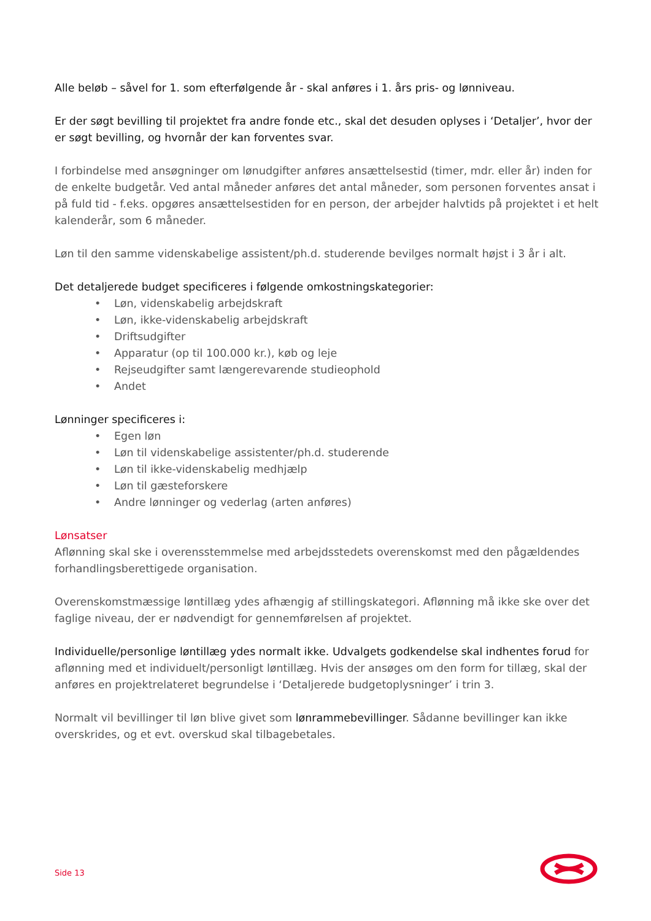Alle beløb – såvel for 1. som efterfølgende år - skal anføres i 1. års pris- og lønniveau.
Er der søgt bevilling til projektet fra andre fonde etc., skal det desuden oplyses i ‘Detaljer’, hvor der er søgt bevilling, og hvornår der kan forventes svar.
I forbindelse med ansøgninger om lønudgifter anføres ansættelsestid (timer, mdr. eller år) inden for de enkelte budgetår. Ved antal måneder anføres det antal måneder, som personen forventes ansat i på fuld tid - f.eks. opgøres ansættelsestiden for en person, der arbejder halvtids på projektet i et helt kalenderår, som 6 måneder.
Løn til den samme videnskabelige assistent/ph.d. studerende bevilges normalt højst i 3 år i alt.
Det detaljerede budget specificeres i følgende omkostningskategorier:
• Løn, videnskabelig arbejdskraft
• Løn, ikke-videnskabelig arbejdskraft
• Driftsudgifter
• Apparatur (op til 100.000 kr.), køb og leje
• Rejseudgifter samt længerevarende studieophold
• Andet
Lønninger specificeres i:
• Egen løn
• Løn til videnskabelige assistenter/ph.d. studerende
• Løn til ikke-videnskabelig medhjælp
• Løn til gæsteforskere
• Andre lønninger og vederlag (arten anføres)
Lønsatser
Aflønning skal ske i overensstemmelse med arbejdsstedets overenskomst med den pågældendes forhandlingsberettigede organisation.
Overenskomstmæssige løntillæg ydes afhængig af stillingskategori. Aflønning må ikke ske over det faglige niveau, der er nødvendigt for gennemførelsen af projektet.
Individuelle/personlige løntillæg ydes normalt ikke. Udvalgets godkendelse skal indhentes forud for aflønning med et individuelt/personligt løntillæg. Hvis der ansøges om den form for tillæg, skal der anføres en projektrelateret begrundelse i ‘Detaljerede budgetoplysninger’ i trin 3.
Normalt vil bevillinger til løn blive givet som lønrammebevillinger. Sådanne bevillinger kan ikke overskrides, og et evt. overskud skal tilbagebetales.
Side 13